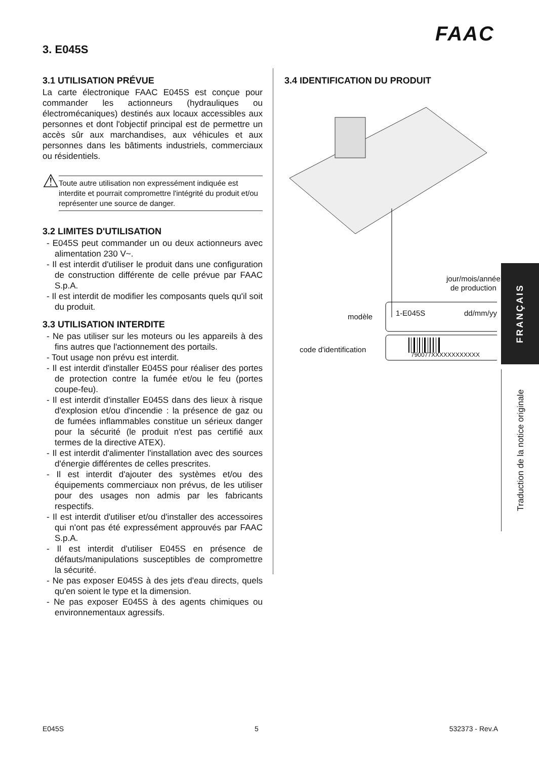FAAC
3. E045S
3.1 UTILISATION PRÉVUE
La carte électronique FAAC E045S est conçue pour commander les actionneurs (hydrauliques ou électromécaniques) destinés aux locaux accessibles aux personnes et dont l'objectif principal est de permettre un accès sûr aux marchandises, aux véhicules et aux personnes dans les bâtiments industriels, commerciaux ou résidentiels.
⚠
Toute autre utilisation non expressément indiquée est interdite et pourrait compromettre l'intégrité du produit et/ou représenter une source de danger.
3.2 LIMITES D'UTILISATION
- E045S peut commander un ou deux actionneurs avec alimentation 230 V~.
- Il est interdit d'utiliser le produit dans une configuration de construction différente de celle prévue par FAAC S.p.A.
- Il est interdit de modifier les composants quels qu'il soit du produit.
3.3 UTILISATION INTERDITE
- Ne pas utiliser sur les moteurs ou les appareils à des fins autres que l'actionnement des portails.
- Tout usage non prévu est interdit.
- Il est interdit d'installer E045S pour réaliser des portes de protection contre la fumée et/ou le feu (portes coupe-feu).
- Il est interdit d'installer E045S dans des lieux à risque d'explosion et/ou d'incendie : la présence de gaz ou de fumées inflammables constitue un sérieux danger pour la sécurité (le produit n'est pas certifié aux termes de la directive ATEX).
- Il est interdit d'alimenter l'installation avec des sources d'énergie différentes de celles prescrites.
- Il est interdit d'ajouter des systèmes et/ou des équipements commerciaux non prévus, de les utiliser pour des usages non admis par les fabricants respectifs.
- Il est interdit d'utiliser et/ou d'installer des accessoires qui n'ont pas été expressément approuvés par FAAC S.p.A.
- Il est interdit d'utiliser E045S en présence de défauts/manipulations susceptibles de compromettre la sécurité.
- Ne pas exposer E045S à des jets d'eau directs, quels qu'en soient le type et la dimension.
- Ne pas exposer E045S à des agents chimiques ou environnementaux agressifs.
3.4 IDENTIFICATION DU PRODUIT
jour/mois/année
de production
modèle 1-E045S dd/mm/yy
code d'identification
790077XXXXXXXXXXXX
FRANÇAIS
Traduction de la notice originale
E045S 5 532373 - Rev.A